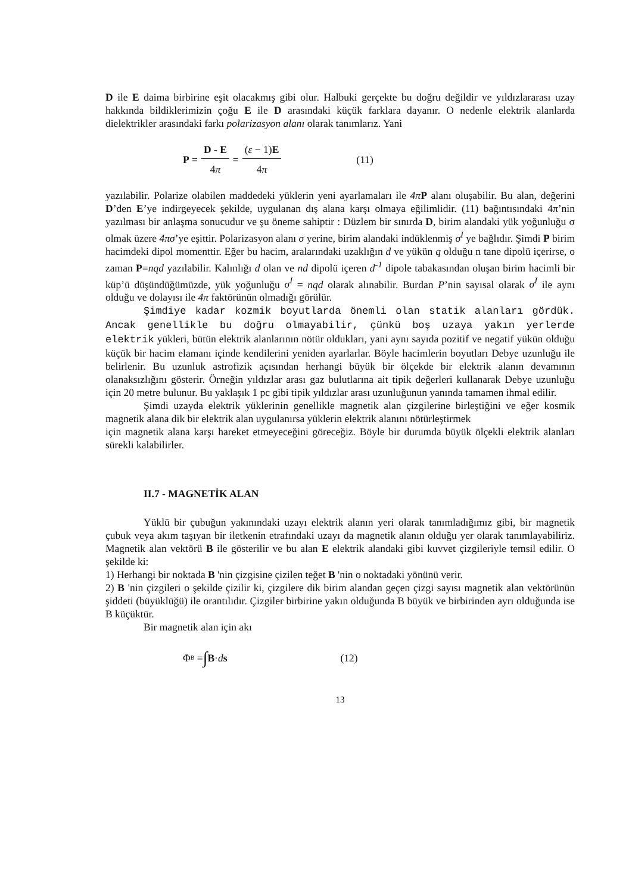D ile E daima birbirine eşit olacakmış gibi olur. Halbuki gerçekte bu doğru değildir ve yıldızlararası uzay hakkında bildiklerimizin çoğu E ile D arasındaki küçük farklara dayanır. O nedenle elektrik alanlarda dielektrikler arasındaki farkı polarizasyon alanı olarak tanımlarız. Yani
P = D - E 4π = (ε − 1)E 4π (11)
yazılabilir. Polarize olabilen maddedeki yüklerin yeni ayarlamaları ile 4π P alanı oluşabilir. Bu alan, değerini D’den E’ye indirgeyecek şekilde, uygulanan dış alana karşı olmaya eğilimlidir. (11) bağıntısındaki 4π’nin yazılması bir anlaşma sonucudur ve şu öneme sahiptir : Düzlem bir sınırda D, birim alandaki yük yoğunluğu σ olmak üzere 4πσ’ye eşittir. Polarizasyon alanı σ yerine, birim alandaki indüklenmiş σ<sup>I</sup> ye bağlıdır. Şimdi P birim hacimdeki dipol momenttir. Eğer bu hacim, aralarındaki uzaklığın d ve yükün q olduğu n tane dipolü içerirse, o zaman P=nqd yazılabilir. Kalınlığı d olan ve nd dipolü içeren d<sup>-1</sup> dipole tabakasından oluşan birim hacimli bir küp’ü düşündüğümüzde, yük yoğunluğu σ<sup>I</sup> = nqd olarak alınabilir. Burdan P’nin sayısal olarak σ<sup>I</sup> ile aynı olduğu ve dolayısı ile 4π faktörünün olmadığı görülür.
Şimdiye kadar kozmik boyutlarda önemli olan statik alanları gördük. Ancak genellikle bu doğru olmayabilir, çünkü boş uzaya yakın yerlerde elektrik yükleri, bütün elektrik alanlarının nötür oldukları, yani aynı sayıda pozitif ve negatif yükün olduğu küçük bir hacim elamanı içinde kendilerini yeniden ayarlarlar. Böyle hacimlerin boyutları Debye uzunluğu ile belirlenir. Bu uzunluk astrofizik açısından herhangi büyük bir ölçekde bir elektrik alanın devamının olanaksızlığını gösterir. Örneğin yıldızlar arası gaz bulutlarına ait tipik değerleri kullanarak Debye uzunluğu için 20 metre bulunur. Bu yaklaşık 1 pc gibi tipik yıldızlar arası uzunluğunun yanında tamamen ihmal edilir.
Şimdi uzayda elektrik yüklerinin genellikle magnetik alan çizgilerine birleştiğini ve eğer kosmik magnetik alana dik bir elektrik alan uygulanırsa yüklerin elektrik alanını nötürleştirmek
için magnetik alana karşı hareket etmeyeceğini göreceğiz. Böyle bir durumda büyük ölçekli elektrik alanları sürekli kalabilirler.
II.7 - MAGNETİK ALAN
Yüklü bir çubuğun yakınındaki uzayı elektrik alanın yeri olarak tanımladığımız gibi, bir magnetik çubuk veya akım taşıyan bir iletkenin etrafındaki uzayı da magnetik alanın olduğu yer olarak tanımlayabiliriz. Magnetik alan vektörü B ile gösterilir ve bu alan E elektrik alandaki gibi kuvvet çizgileriyle temsil edilir. O şekilde ki:
1) Herhangi bir noktada B 'nin çizgisine çizilen teğet B 'nin o noktadaki yönünü verir.
2) B 'nin çizgileri o şekilde çizilir ki, çizgilere dik birim alandan geçen çizgi sayısı magnetik alan vektörünün şiddeti (büyüklüğü) ile orantılıdır. Çizgiler birbirine yakın olduğunda B büyük ve birbirinden ayrı olduğunda ise B küçüktür.
Bir magnetik alan için akı
Φ<sub>B</sub> = ∫ B · d s (12)
13